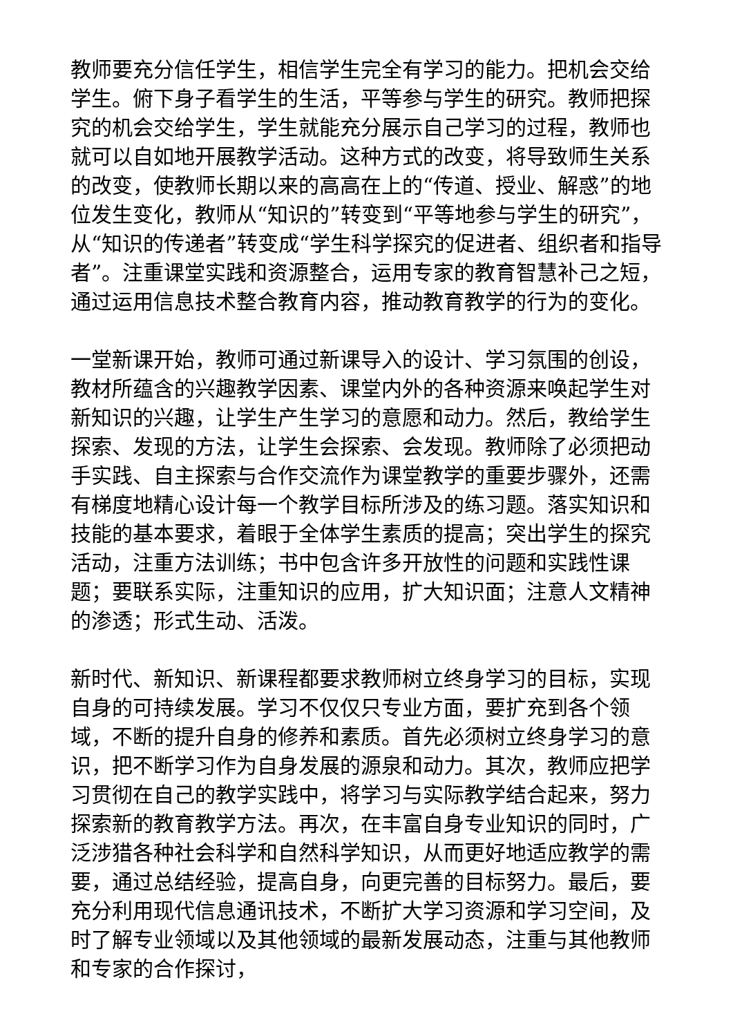教师要充分信任学生，相信学生完全有学习的能力。把机会交给学生。俯下身子看学生的生活，平等参与学生的研究。教师把探究的机会交给学生，学生就能充分展示自己学习的过程，教师也就可以自如地开展教学活动。这种方式的改变，将导致师生关系的改变，使教师长期以来的高高在上的“传道、授业、解惑”的地位发生变化，教师从“知识的”转变到“平等地参与学生的研究”，从“知识的传递者”转变成“学生科学探究的促进者、组织者和指导者”。注重课堂实践和资源整合，运用专家的教育智慧补己之短，通过运用信息技术整合教育内容，推动教育教学的行为的变化。
一堂新课开始，教师可通过新课导入的设计、学习氛围的创设，教材所蕴含的兴趣教学因素、课堂内外的各种资源来唤起学生对新知识的兴趣，让学生产生学习的意愿和动力。然后，教给学生探索、发现的方法，让学生会探索、会发现。教师除了必须把动手实践、自主探索与合作交流作为课堂教学的重要步骤外，还需有梯度地精心设计每一个教学目标所涉及的练习题。落实知识和技能的基本要求，着眼于全体学生素质的提高；突出学生的探究活动，注重方法训练；书中包含许多开放性的问题和实践性课题；要联系实际，注重知识的应用，扩大知识面；注意人文精神的渗透；形式生动、活泼。
新时代、新知识、新课程都要求教师树立终身学习的目标，实现自身的可持续发展。学习不仅仅只专业方面，要扩充到各个领域，不断的提升自身的修养和素质。首先必须树立终身学习的意识，把不断学习作为自身发展的源泉和动力。其次，教师应把学习贯彻在自己的教学实践中，将学习与实际教学结合起来，努力探索新的教育教学方法。再次，在丰富自身专业知识的同时，广泛涉猎各种社会科学和自然科学知识，从而更好地适应教学的需要，通过总结经验，提高自身，向更完善的目标努力。最后，要充分利用现代信息通讯技术，不断扩大学习资源和学习空间，及时了解专业领域以及其他领域的最新发展动态，注重与其他教师和专家的合作探讨，